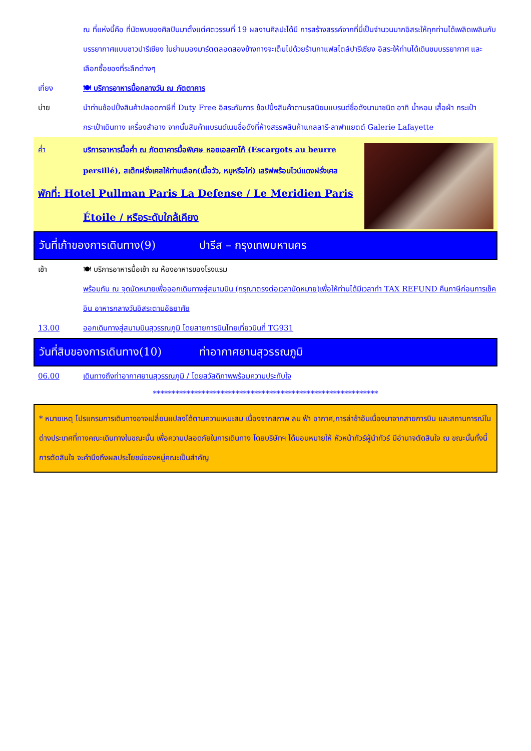ณ ที่แห่งนี้คือ ที่นัดพบของศิลปินมาตั้งแต่ศตวรรษที่ 19 ผลงานศิลปะได้มี การสร้างสรรค์จากที่นี่เป็นจำนวนมากอิสระให้ทุกท่านได้เพลิดเพลินกับบรรยากาศแบบชาวปารีเซียง ในย่านมองมาร์ตตลอดสองข้างทางจะเต็มไปด้วยร้านกาแฟสไตล์ปารีเซียง อิสระให้ท่านได้เดินชมบรรยากาศ และเลือกซื้อของที่ระลึกต่างๆ
เที่ยง 🍽 บริการอาหารมื้อกลางวัน ณ ภัตตาคาร
บ่าย นำท่านช้อปปิ้งสินค้าปลอดภาษีที่ Duty Free อิสระกับการ ช้อปปิ้งสินค้าตามรสนิยมแบรนด์ชื่อดังนานาชนิด อาทิ น้ำหอม เสื้อผ้า กระเป๋า กระเป๋าเดินทาง เครื่องสำอาง จากนั้นสินค้าแบรนด์เนมชื่อดังที่ห้างสรรพสินค้าแกลลารี-ลาฟาแยตต์ Galerie Lafayette
ค่ำ บริการอาหารมื้อค่ำ ณ ภัตตาคารมื้อพิเศษ หอยเอสคาโก้ (Escargots au beurre persillé), สเต๊กฝรั่งเศสให้ท่านเลือก(เนื้อวัว, หมูหรือไก่) เสริฟพร้อมไวน์แดงฝรั่งเศส
พักที่: Hotel Pullman Paris La Defense / Le Meridien Paris
Étoile / หรือระดับใกล้เคียง
วันที่เก้าของการเดินทาง(9) ปารีส – กรุงเทพมหานคร
เช้า 🍽 บริการอาหารมื้อเช้า ณ ห้องอาหารของโรงแรม
พร้อมกัน ณ จุดนัดหมายเพื่อออกเดินทางสู่สนามบิน (กรุณาตรงต่อเวลานัดหมาย)เพื่อให้ท่านได้มีเวลาทำ TAX REFUND คืนภาษีก่อนการเช็คอิน อาหารกลางวันอิสระตามอัธยาศัย
13.00 ออกเดินทางสู่สนามบินสุวรรณภูมิ โดยสายการบินไทยเที่ยวบินที่ TG931
วันที่สิบของการเดินทาง(10) ท่าอากาศยานสุวรรณภูมิ
06.00 เดินทางถึงท่าอากาศยานสุวรรณภูมิ / โดยสวัสดิภาพพร้อมความประทับใจ
************************************************************
* หมายเหตุ โปรแกรมการเดินทางอาจเปลี่ยนแปลงได้ตามความเหมะสม เนื่องจากสภาพ ลม ฟ้า อากาศ,การล่าช้าอันเนื่องมาจากสายการบิน และสถานการณ์ในต่างประเทศที่ทางคณะเดินทางในขณะนั้น เพื่อความปลอดภัยในการเดินทาง โดยบริษัทฯ ได้มอบหมายให้ หัวหน้าทัวร์ผู้นำทัวร์ มีอำนาจตัดสินใจ ณ ขณะนั้นทั้งนี้การตัดสินใจ จะคำนึงถึงผลประโยชน์ของหมู่คณะเป็นสำคัญ